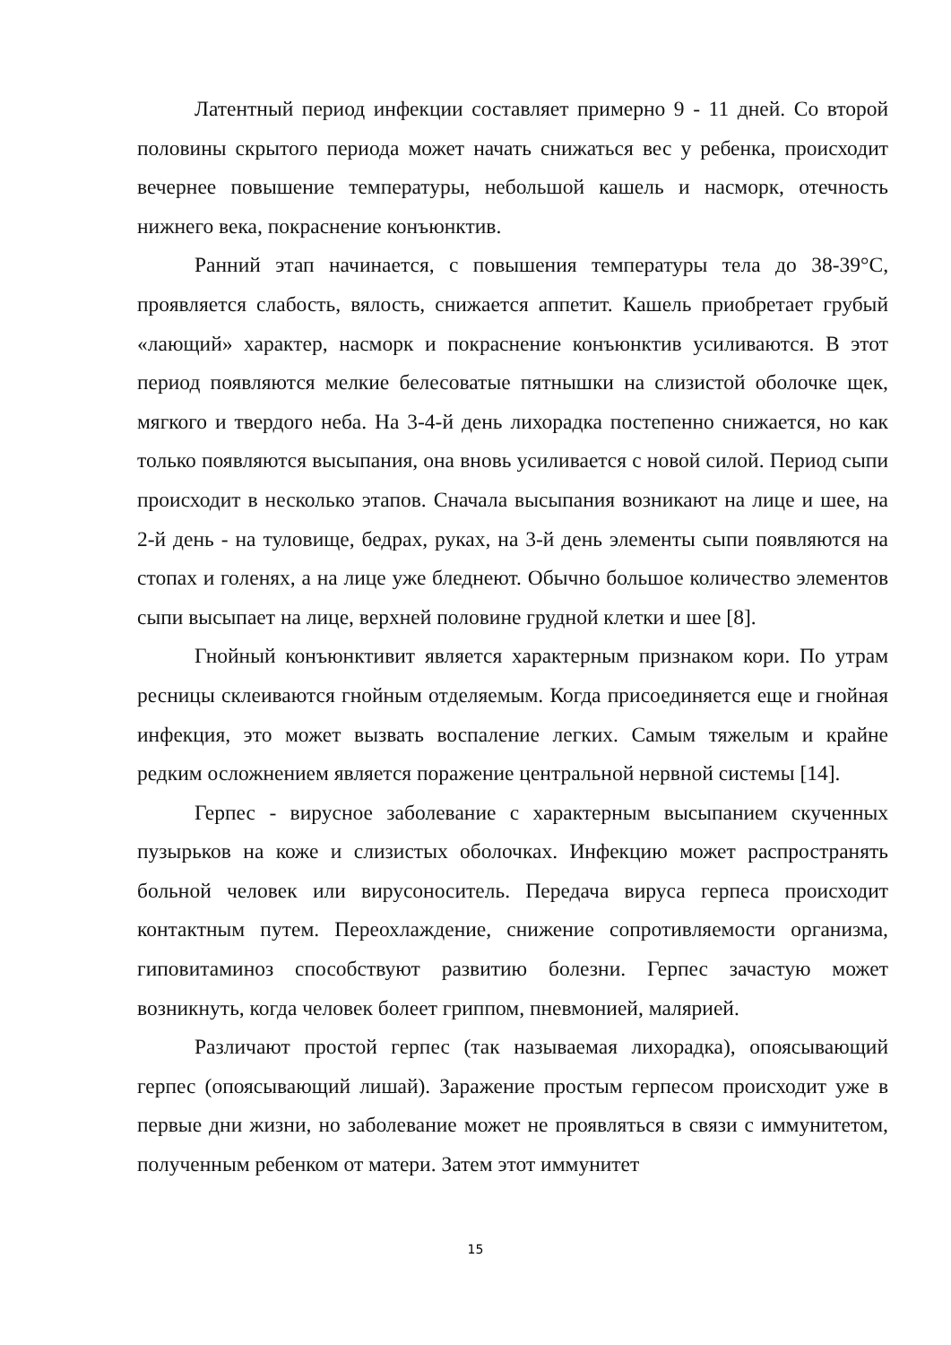Латентный период инфекции составляет примерно 9 - 11 дней. Со второй половины скрытого периода может начать снижаться вес у ребенка, происходит вечернее повышение температуры, небольшой кашель и насморк, отечность нижнего века, покраснение конъюнктив.
Ранний этап начинается, с повышения температуры тела до 38-39°С, проявляется слабость, вялость, снижается аппетит. Кашель приобретает грубый «лающий» характер, насморк и покраснение конъюнктив усиливаются. В этот период появляются мелкие белесоватые пятнышки на слизистой оболочке щек, мягкого и твердого неба. На 3-4-й день лихорадка постепенно снижается, но как только появляются высыпания, она вновь усиливается с новой силой. Период сыпи происходит в несколько этапов. Сначала высыпания возникают на лице и шее, на 2-й день - на туловище, бедрах, руках, на 3-й день элементы сыпи появляются на стопах и голенях, а на лице уже бледнеют. Обычно большое количество элементов сыпи высыпает на лице, верхней половине грудной клетки и шее [8].
Гнойный конъюнктивит является характерным признаком кори. По утрам ресницы склеиваются гнойным отделяемым. Когда присоединяется еще и гнойная инфекция, это может вызвать воспаление легких. Самым тяжелым и крайне редким осложнением является поражение центральной нервной системы [14].
Герпес - вирусное заболевание с характерным высыпанием скученных пузырьков на коже и слизистых оболочках. Инфекцию может распространять больной человек или вирусоноситель. Передача вируса герпеса происходит контактным путем. Переохлаждение, снижение сопротивляемости организма, гиповитаминоз способствуют развитию болезни. Герпес зачастую может возникнуть, когда человек болеет гриппом, пневмонией, малярией.
Различают простой герпес (так называемая лихорадка), опоясывающий герпес (опоясывающий лишай). Заражение простым герпесом происходит уже в первые дни жизни, но заболевание может не проявляться в связи с иммунитетом, полученным ребенком от матери. Затем этот иммунитет
15